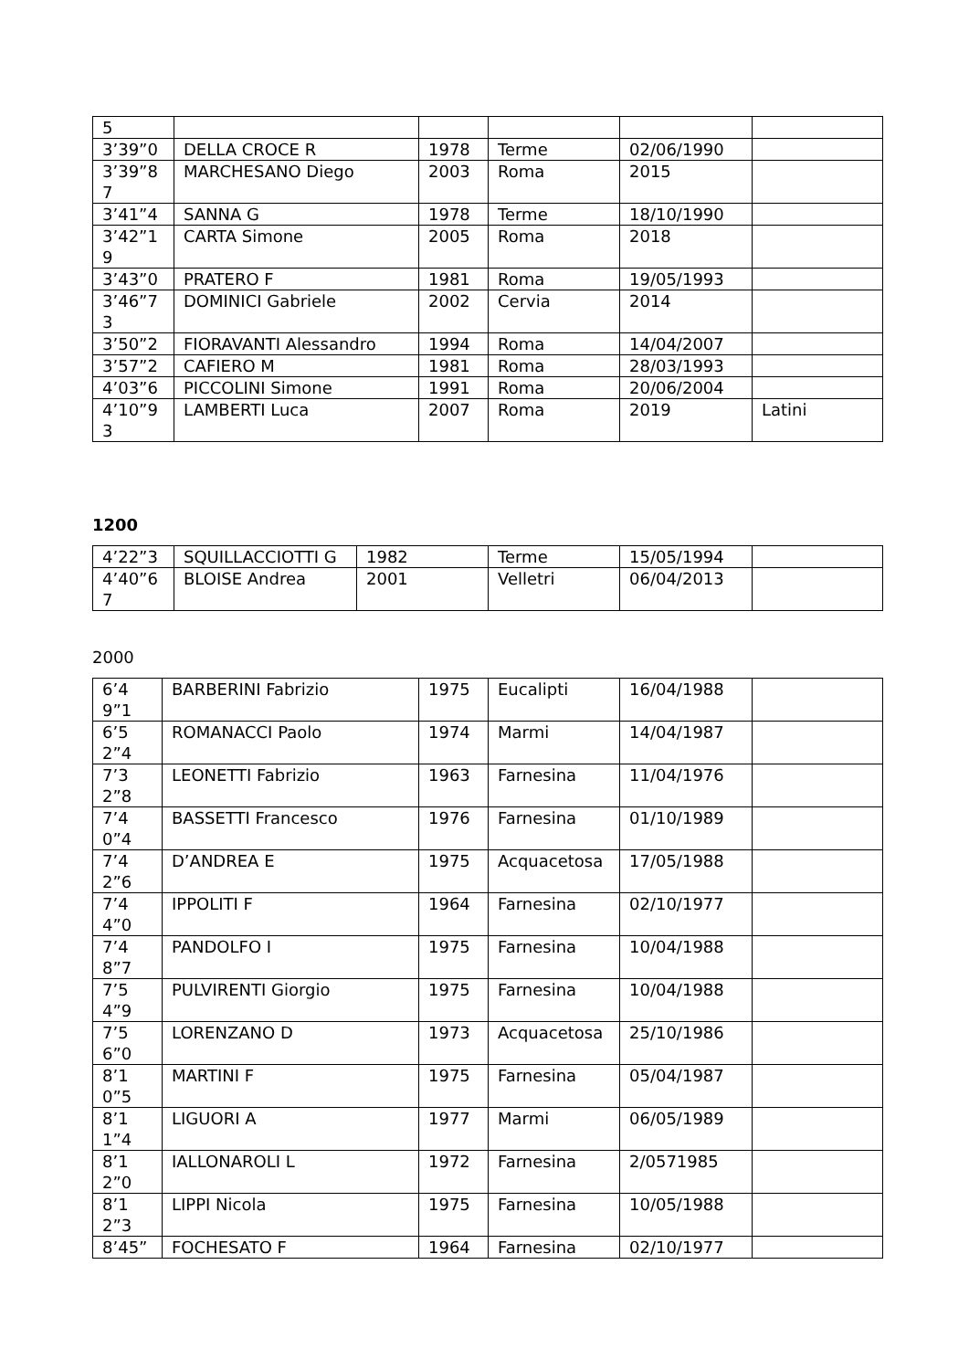| 5 | | | | | |
| 3’39”0 | DELLA CROCE R | 1978 | Terme | 02/06/1990 | |
| 3’39”87 | MARCHESANO Diego | 2003 | Roma | 2015 | |
| 3’41”4 | SANNA G | 1978 | Terme | 18/10/1990 | |
| 3’42”19 | CARTA Simone | 2005 | Roma | 2018 | |
| 3’43”0 | PRATERO F | 1981 | Roma | 19/05/1993 | |
| 3’46”73 | DOMINICI Gabriele | 2002 | Cervia | 2014 | |
| 3’50”2 | FIORAVANTI Alessandro | 1994 | Roma | 14/04/2007 | |
| 3’57”2 | CAFIERO M | 1981 | Roma | 28/03/1993 | |
| 4’03”6 | PICCOLINI Simone | 1991 | Roma | 20/06/2004 | |
| 4’10”93 | LAMBERTI Luca | 2007 | Roma | 2019 | Latini |
1200
| 4’22”3 | SQUILLACCIOTTI G | 1982 | Terme | 15/05/1994 | |
| 4’40”67 | BLOISE Andrea | 2001 | Velletri | 06/04/2013 | |
2000
| 6’49”1 | BARBERINI Fabrizio | 1975 | Eucalipti | 16/04/1988 | |
| 6’52”4 | ROMANACCI Paolo | 1974 | Marmi | 14/04/1987 | |
| 7’32”8 | LEONETTI Fabrizio | 1963 | Farnesina | 11/04/1976 | |
| 7’40”4 | BASSETTI Francesco | 1976 | Farnesina | 01/10/1989 | |
| 7’42”6 | D’ANDREA E | 1975 | Acquacetosa | 17/05/1988 | |
| 7’44”0 | IPPOLITI F | 1964 | Farnesina | 02/10/1977 | |
| 7’48”7 | PANDOLFO I | 1975 | Farnesina | 10/04/1988 | |
| 7’54”9 | PULVIRENTI Giorgio | 1975 | Farnesina | 10/04/1988 | |
| 7’56”0 | LORENZANO D | 1973 | Acquacetosa | 25/10/1986 | |
| 8’10”5 | MARTINI F | 1975 | Farnesina | 05/04/1987 | |
| 8’11”4 | LIGUORI A | 1977 | Marmi | 06/05/1989 | |
| 8’12”0 | IALLONAROLI L | 1972 | Farnesina | 2/0571985 | |
| 8’12”3 | LIPPI Nicola | 1975 | Farnesina | 10/05/1988 | |
| 8’45” | FOCHESATO F | 1964 | Farnesina | 02/10/1977 | |